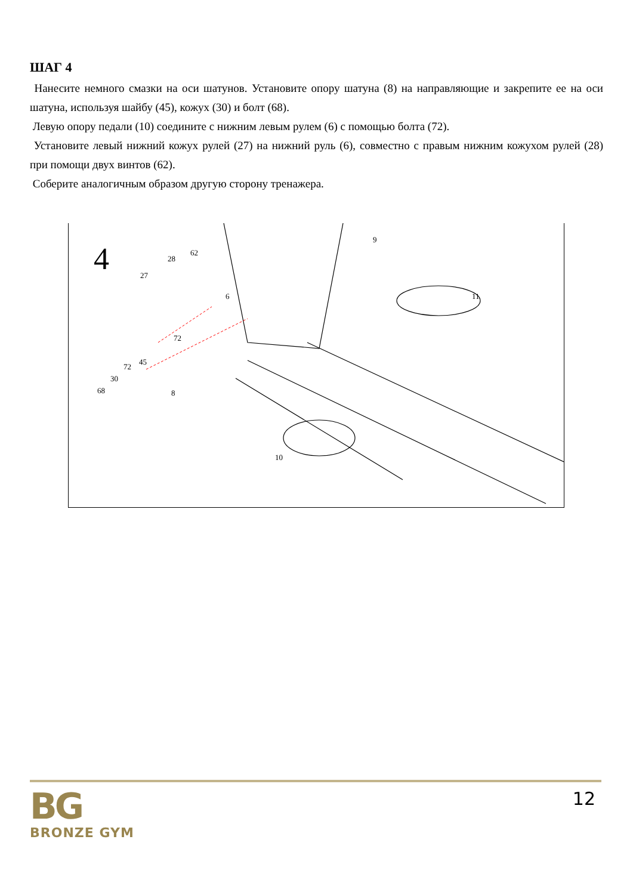ШАГ 4
Нанесите немного смазки на оси шатунов. Установите опору шатуна (8) на направляющие и закрепите ее на оси шатуна, используя шайбу (45), кожух (30) и болт (68).
Левую опору педали (10) соедините с нижним левым рулем (6) с помощью болта (72).
Установите левый нижний кожух рулей (27) на нижний руль (6), совместно с правым нижним кожухом рулей (28) при помощи двух винтов (62).
Соберите аналогичным образом другую сторону тренажера.
4
9
62
28
27
6 11
72
45
72
30
68 8
10
BG
BRONZE GYM
12